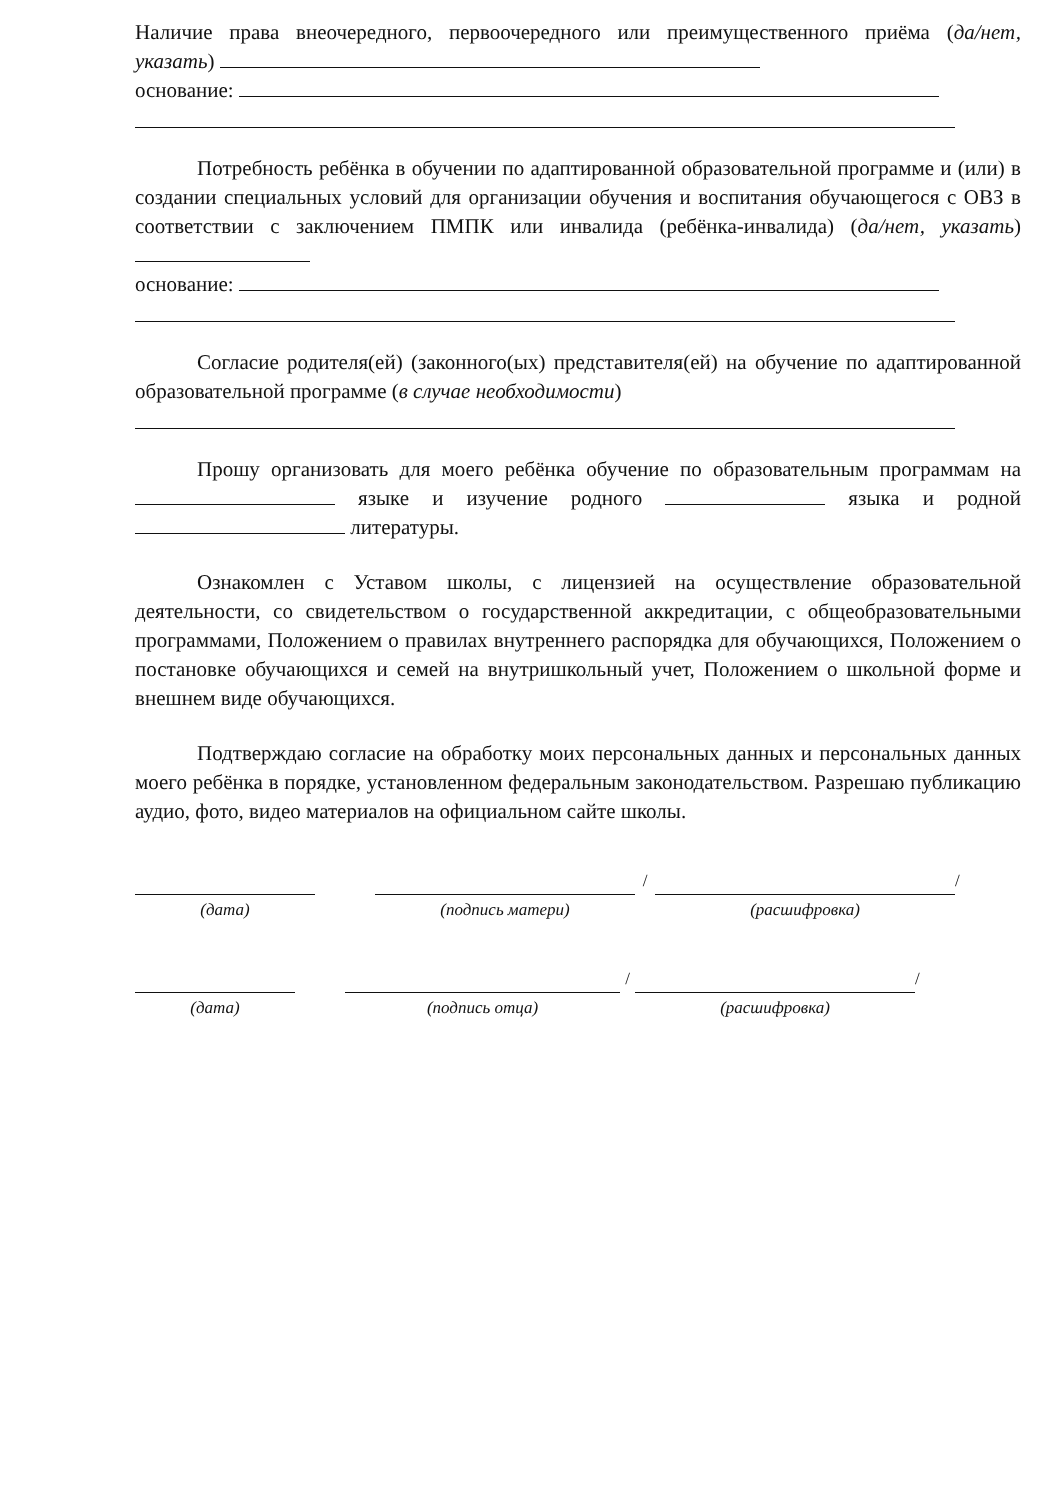Наличие права внеочередного, первоочередного или преимущественного приёма (да/нет, указать)
основание:
Потребность ребёнка в обучении по адаптированной образовательной программе и (или) в создании специальных условий для организации обучения и воспитания обучающегося с ОВЗ в соответствии с заключением ПМПК или инвалида (ребёнка-инвалида) (да/нет, указать)
основание:
Согласие родителя(ей) (законного(ых) представителя(ей) на обучение по адаптированной образовательной программе (в случае необходимости)
Прошу организовать для моего ребёнка обучение по образовательным программам на языке и изучение родного языка и родной литературы.
Ознакомлен с Уставом школы, с лицензией на осуществление образовательной деятельности, со свидетельством о государственной аккредитации, с общеобразовательными программами, Положением о правилах внутреннего распорядка для обучающихся, Положением о постановке обучающихся и семей на внутришкольный учет, Положением о школьной форме и внешнем виде обучающихся.
Подтверждаю согласие на обработку моих персональных данных и персональных данных моего ребёнка в порядке, установленном федеральным законодательством. Разрешаю публикацию аудио, фото, видео материалов на официальном сайте школы.
(дата) (подпись матери) / (расшифровка) /
(дата) (подпись отца) / (расшифровка) /